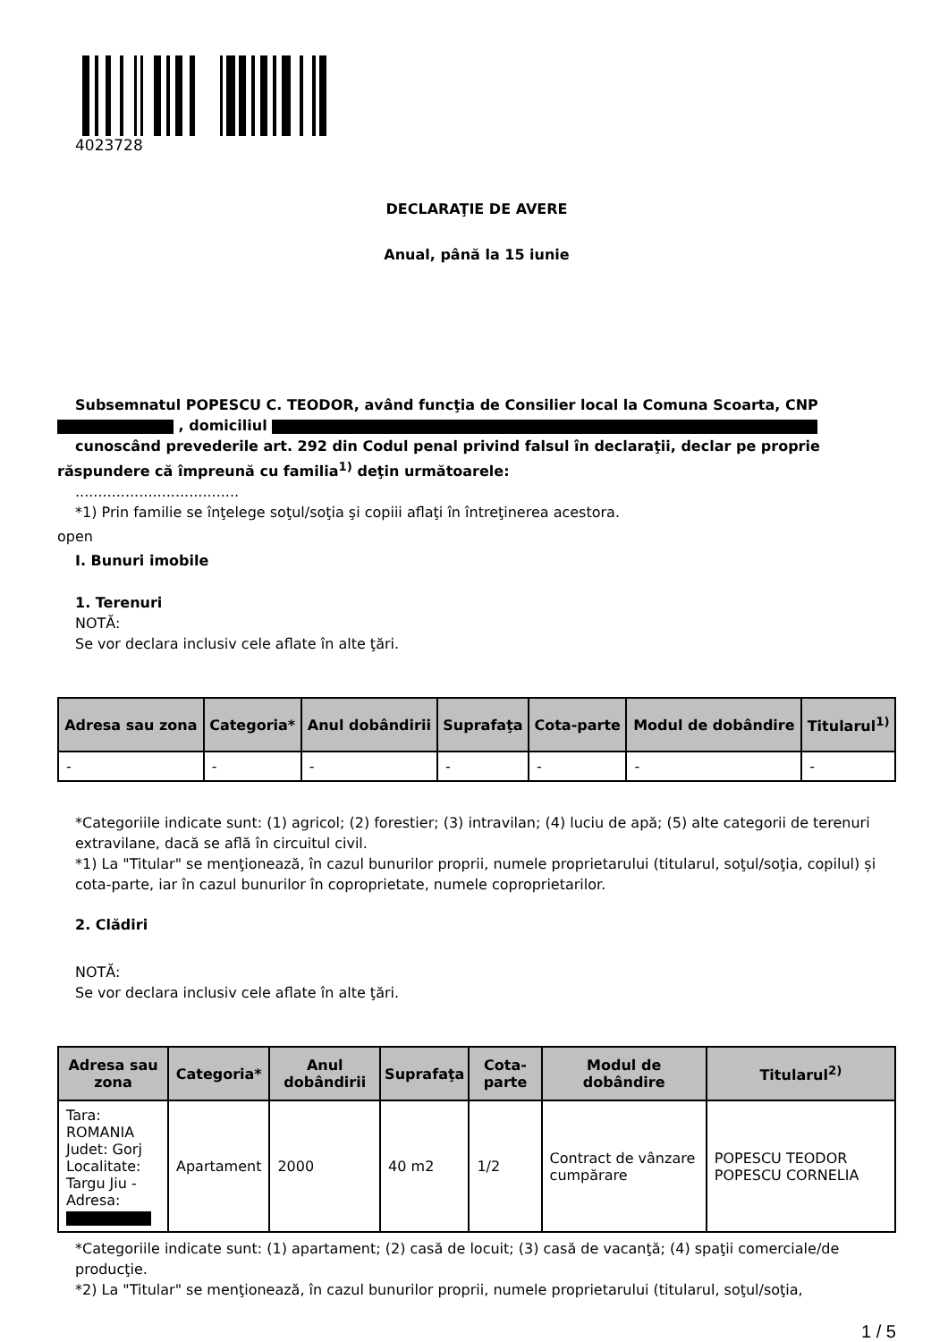4023728
DECLARAŢIE DE AVERE
Anual, până la 15 iunie
Subsemnatul POPESCU C. TEODOR, având funcţia de Consilier local la Comuna Scoarta, CNP
, domiciliul
cunoscând prevederile art. 292 din Codul penal privind falsul în declaraţii, declar pe proprie
răspundere că împreună cu familia<sup>1)</sup> deţin următoarele:
....................................
*1) Prin familie se înţelege soţul/soţia şi copiii aflaţi în întreţinerea acestora.
open
I. Bunuri imobile
1. Terenuri
NOTĂ:
Se vor declara inclusiv cele aflate în alte ţări.
| Adresa sau zona | Categoria* | Anul dobândirii | Suprafaţa | Cota-parte | Modul de dobândire | Titularul<sup>1)</sup> |
| --- | --- | --- | --- | --- | --- | --- |
| - | - | - | - | - | - | - |
*Categoriile indicate sunt: (1) agricol; (2) forestier; (3) intravilan; (4) luciu de apă; (5) alte categorii de terenuri extravilane, dacă se află în circuitul civil.
*1) La "Titular" se menţionează, în cazul bunurilor proprii, numele proprietarului (titularul, soţul/soţia, copilul) și cota-parte, iar în cazul bunurilor în coproprietate, numele coproprietarilor.
2. Clădiri
NOTĂ:
Se vor declara inclusiv cele aflate în alte ţări.
| Adresa sau zona | Categoria* | Anul dobândirii | Suprafaţa | Cota-parte | Modul de dobândire | Titularul<sup>2)</sup> |
| --- | --- | --- | --- | --- | --- | --- |
| Tara: ROMANIA Judet: Gorj Localitate: Targu Jiu - Adresa: | Apartament | 2000 | 40 m2 | 1/2 | Contract de vânzare cumpărare | POPESCU TEODOR POPESCU CORNELIA |
*Categoriile indicate sunt: (1) apartament; (2) casă de locuit; (3) casă de vacanţă; (4) spaţii comerciale/de producţie.
*2) La "Titular" se menţionează, în cazul bunurilor proprii, numele proprietarului (titularul, soţul/soţia,
1 / 5